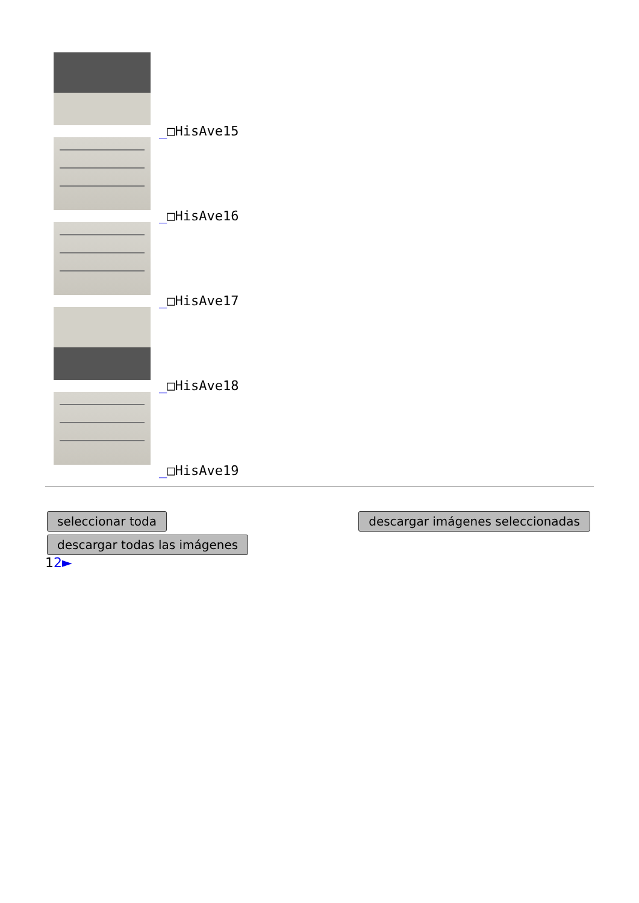_□HisAve15
_□HisAve16
_□HisAve17
_□HisAve18
_□HisAve19
seleccionar toda descargar imágenes seleccionadas
descargar todas las imágenes
12►